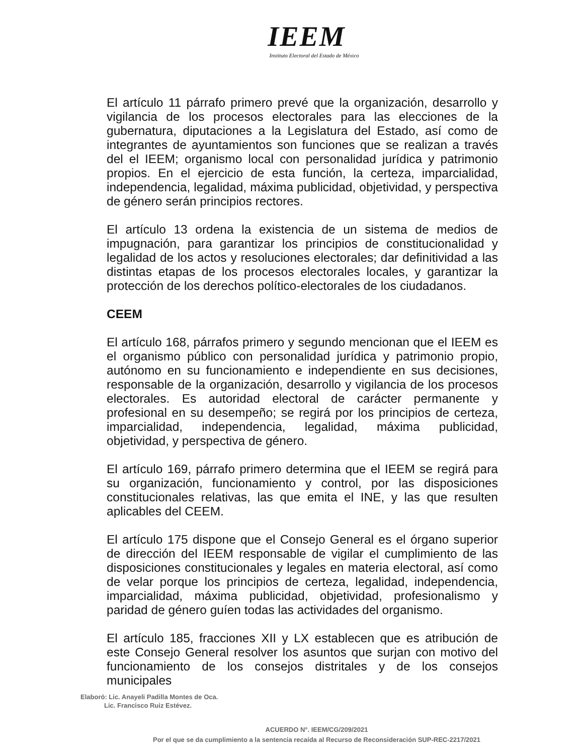IEEM
Instituto Electoral del Estado de México
El artículo 11 párrafo primero prevé que la organización, desarrollo y vigilancia de los procesos electorales para las elecciones de la gubernatura, diputaciones a la Legislatura del Estado, así como de integrantes de ayuntamientos son funciones que se realizan a través del el IEEM; organismo local con personalidad jurídica y patrimonio propios. En el ejercicio de esta función, la certeza, imparcialidad, independencia, legalidad, máxima publicidad, objetividad, y perspectiva de género serán principios rectores.
El artículo 13 ordena la existencia de un sistema de medios de impugnación, para garantizar los principios de constitucionalidad y legalidad de los actos y resoluciones electorales; dar definitividad a las distintas etapas de los procesos electorales locales, y garantizar la protección de los derechos político-electorales de los ciudadanos.
CEEM
El artículo 168, párrafos primero y segundo mencionan que el IEEM es el organismo público con personalidad jurídica y patrimonio propio, autónomo en su funcionamiento e independiente en sus decisiones, responsable de la organización, desarrollo y vigilancia de los procesos electorales. Es autoridad electoral de carácter permanente y profesional en su desempeño; se regirá por los principios de certeza, imparcialidad, independencia, legalidad, máxima publicidad, objetividad, y perspectiva de género.
El artículo 169, párrafo primero determina que el IEEM se regirá para su organización, funcionamiento y control, por las disposiciones constitucionales relativas, las que emita el INE, y las que resulten aplicables del CEEM.
El artículo 175 dispone que el Consejo General es el órgano superior de dirección del IEEM responsable de vigilar el cumplimiento de las disposiciones constitucionales y legales en materia electoral, así como de velar porque los principios de certeza, legalidad, independencia, imparcialidad, máxima publicidad, objetividad, profesionalismo y paridad de género guíen todas las actividades del organismo.
El artículo 185, fracciones XII y LX establecen que es atribución de este Consejo General resolver los asuntos que surjan con motivo del funcionamiento de los consejos distritales y de los consejos municipales
Elaboró: Lic. Anayeli Padilla Montes de Oca.
Lic. Francisco Ruiz Estévez.
ACUERDO N°. IEEM/CG/209/2021
Por el que se da cumplimiento a la sentencia recaída al Recurso de Reconsideración SUP-REC-2217/2021